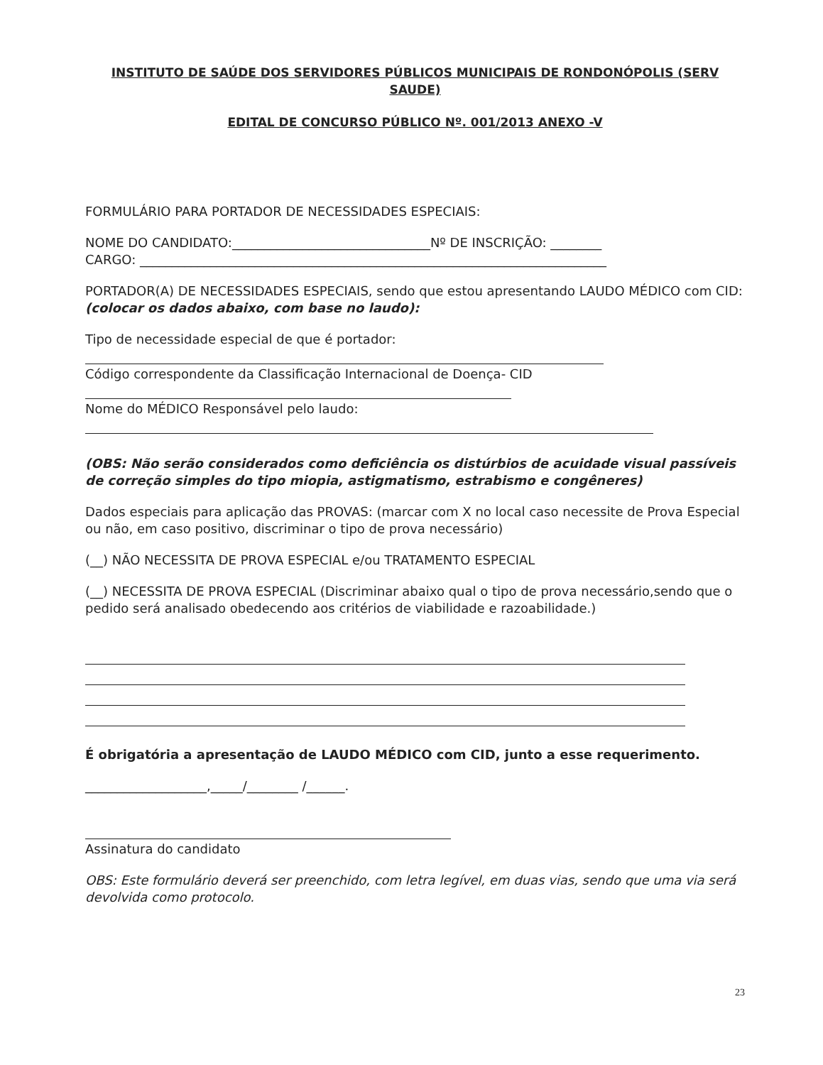INSTITUTO DE SAÚDE DOS SERVIDORES PÚBLICOS MUNICIPAIS DE RONDONÓPOLIS (SERV SAUDE)
EDITAL DE CONCURSO PÚBLICO Nº. 001/2013 ANEXO -V
FORMULÁRIO PARA PORTADOR DE NECESSIDADES ESPECIAIS:
NOME DO CANDIDATO:_______________________________Nº DE INSCRIÇÃO: ________
CARGO: _________________________________________________________________________
PORTADOR(A) DE NECESSIDADES ESPECIAIS, sendo que estou apresentando LAUDO MÉDICO com CID: (colocar os dados abaixo, com base no laudo):
Tipo de necessidade especial de que é portador:
Código correspondente da Classificação Internacional de Doença- CID
Nome do MÉDICO Responsável pelo laudo:
(OBS: Não serão considerados como deficiência os distúrbios de acuidade visual passíveis de correção simples do tipo miopia, astigmatismo, estrabismo e congêneres)
Dados especiais para aplicação das PROVAS: (marcar com X no local caso necessite de Prova Especial ou não, em caso positivo, discriminar o tipo de prova necessário)
(__) NÃO NECESSITA DE PROVA ESPECIAL e/ou TRATAMENTO ESPECIAL
(__) NECESSITA DE PROVA ESPECIAL (Discriminar abaixo qual o tipo de prova necessário,sendo que o pedido será analisado obedecendo aos critérios de viabilidade e razoabilidade.)
É obrigatória a apresentação de LAUDO MÉDICO com CID, junto a esse requerimento.
___________________,_____/________ /______.
Assinatura do candidato
OBS: Este formulário deverá ser preenchido, com letra legível, em duas vias, sendo que uma via será devolvida como protocolo.
23